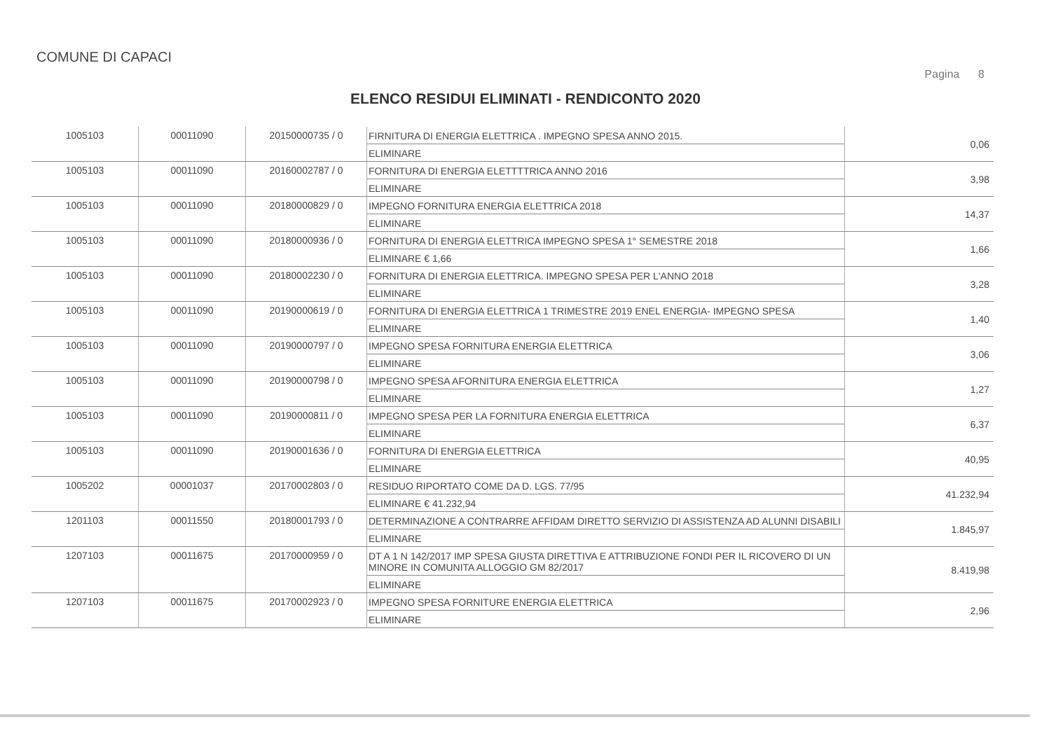COMUNE DI CAPACI
Pagina 8
ELENCO RESIDUI ELIMINATI - RENDICONTO 2020
| 1005103 | 00011090 | 20150000735 / 0 | FIRNITURA DI ENERGIA ELETTRICA . IMPEGNO SPESA ANNO 2015. ELIMINARE | 0,06 |
| 1005103 | 00011090 | 20160002787 / 0 | FORNITURA DI ENERGIA ELETTTTRICA ANNO 2016 ELIMINARE | 3,98 |
| 1005103 | 00011090 | 20180000829 / 0 | IMPEGNO FORNITURA ENERGIA ELETTRICA 2018 ELIMINARE | 14,37 |
| 1005103 | 00011090 | 20180000936 / 0 | FORNITURA DI ENERGIA ELETTRICA IMPEGNO SPESA 1° SEMESTRE 2018 ELIMINARE € 1,66 | 1,66 |
| 1005103 | 00011090 | 20180002230 / 0 | FORNITURA DI ENERGIA ELETTRICA. IMPEGNO SPESA PER L'ANNO 2018 ELIMINARE | 3,28 |
| 1005103 | 00011090 | 20190000619 / 0 | FORNITURA DI ENERGIA ELETTRICA 1 TRIMESTRE 2019 ENEL ENERGIA- IMPEGNO SPESA ELIMINARE | 1,40 |
| 1005103 | 00011090 | 20190000797 / 0 | IMPEGNO SPESA FORNITURA ENERGIA ELETTRICA ELIMINARE | 3,06 |
| 1005103 | 00011090 | 20190000798 / 0 | IMPEGNO SPESA AFORNITURA ENERGIA ELETTRICA ELIMINARE | 1,27 |
| 1005103 | 00011090 | 20190000811 / 0 | IMPEGNO SPESA PER LA FORNITURA ENERGIA ELETTRICA ELIMINARE | 6,37 |
| 1005103 | 00011090 | 20190001636 / 0 | FORNITURA DI ENERGIA ELETTRICA ELIMINARE | 40,95 |
| 1005202 | 00001037 | 20170002803 / 0 | RESIDUO RIPORTATO COME DA D. LGS. 77/95 ELIMINARE € 41.232,94 | 41.232,94 |
| 1201103 | 00011550 | 20180001793 / 0 | DETERMINAZIONE A CONTRARRE AFFIDAM DIRETTO SERVIZIO DI ASSISTENZA AD ALUNNI DISABILI ELIMINARE | 1.845,97 |
| 1207103 | 00011675 | 20170000959 / 0 | DT A 1 N 142/2017 IMP SPESA GIUSTA DIRETTIVA E ATTRIBUZIONE FONDI PER IL RICOVERO DI UN MINORE IN COMUNITA ALLOGGIO GM 82/2017 ELIMINARE | 8.419,98 |
| 1207103 | 00011675 | 20170002923 / 0 | IMPEGNO SPESA FORNITURE ENERGIA ELETTRICA ELIMINARE | 2,96 |